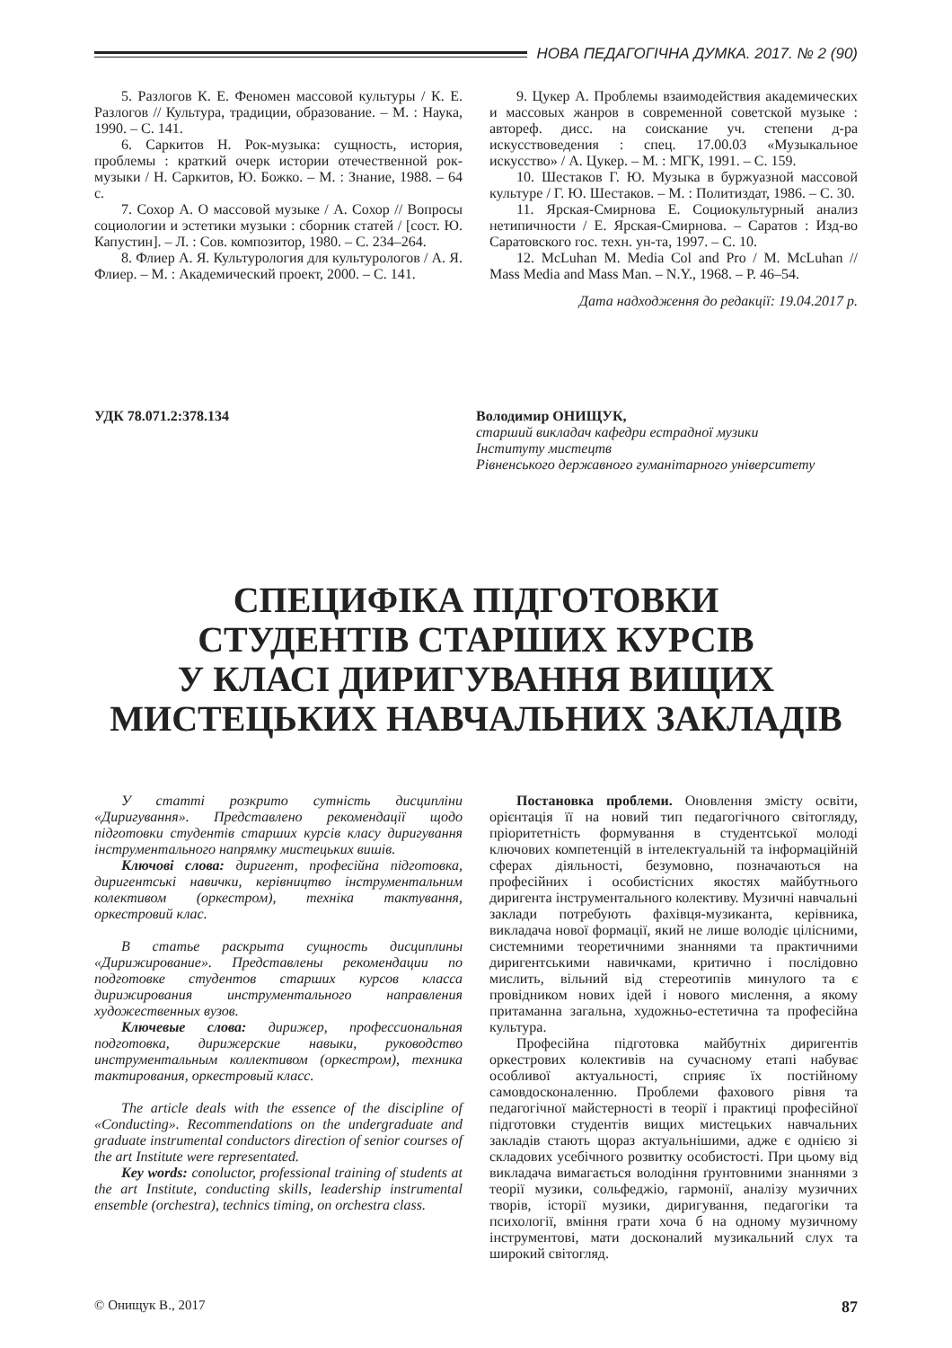НОВА ПЕДАГОГІЧНА ДУМКА. 2017. № 2 (90)
5. Разлогов К. Е. Феномен массовой культуры / К. Е. Разлогов // Культура, традиции, образование. – М. : Наука, 1990. – С. 141.
6. Саркитов Н. Рок-музыка: сущность, история, проблемы : краткий очерк истории отечественной рок-музыки / Н. Саркитов, Ю. Божко. – М. : Знание, 1988. – 64 с.
7. Сохор А. О массовой музыке / А. Сохор // Вопросы социологии и эстетики музыки : сборник статей / [сост. Ю. Капустин]. – Л. : Сов. композитор, 1980. – С. 234–264.
8. Флиер А. Я. Культурология для культурологов / А. Я. Флиер. – М. : Академический проект, 2000. – С. 141.
9. Цукер А. Проблемы взаимодействия академических и массовых жанров в современной советской музыке : автореф. дисс. на соискание уч. степени д-ра искусствоведения : спец. 17.00.03 «Музыкальное искусство» / А. Цукер. – М. : МГК, 1991. – С. 159.
10. Шестаков Г. Ю. Музыка в буржуазной массовой культуре / Г. Ю. Шестаков. – М. : Политиздат, 1986. – С. 30.
11. Ярская-Смирнова Е. Социокультурный анализ нетипичности / Е. Ярская-Смирнова. – Саратов : Изд-во Саратовского гос. техн. ун-та, 1997. – С. 10.
12. McLuhan M. Media Col and Pro / M. McLuhan // Mass Media and Mass Man. – N.Y., 1968. – P. 46–54.
Дата надходження до редакції: 19.04.2017 р.
УДК 78.071.2:378.134 Володимир ОНИЩУК,
старший викладач кафедри естрадної музики
Інституту мистецтв
Рівненського державного гуманітарного університету
СПЕЦИФІКА ПІДГОТОВКИ
СТУДЕНТІВ СТАРШИХ КУРСІВ
У КЛАСІ ДИРИГУВАННЯ ВИЩИХ
МИСТЕЦЬКИХ НАВЧАЛЬНИХ ЗАКЛАДІВ
У статті розкрито сутність дисципліни «Диригування». Представлено рекомендації щодо підготовки студентів старших курсів класу диригування інструментального напрямку мистецьких вишів.
Ключові слова: диригент, професійна підготовка, диригентські навички, керівництво інструментальним колективом (оркестром), техніка тактування, оркестровий клас.
В статье раскрыта сущность дисциплины «Дирижирование». Представлены рекомендации по подготовке студентов старших курсов класса дирижирования инструментального направления художественных вузов.
Ключевые слова: дирижер, профессиональная подготовка, дирижерские навыки, руководство инструментальным коллективом (оркестром), техника тактирования, оркестровый класс.
The article deals with the essence of the discipline of «Conducting». Recommendations on the undergraduate and graduate instrumental conductors direction of senior courses of the art Institute were representated.
Key words: conoluctor, professional training of students at the art Institute, conducting skills, leadership instrumental ensemble (orchestra), technics timing, on orchestra class.
Постановка проблеми. Оновлення змісту освіти, орієнтація її на новий тип педагогічного світогляду, пріоритетність формування в студентської молоді ключових компетенцій в інтелектуальній та інформаційній сферах діяльності, безумовно, позначаються на професійних і особистісних якостях майбутнього диригента інструментального колективу. Музичні навчальні заклади потребують фахівця-музиканта, керівника, викладача нової формації, який не лише володіє цілісними, системними теоретичними знаннями та практичними диригентськими навичками, критично і послідовно мислить, вільний від стереотипів минулого та є провідником нових ідей і нового мислення, а якому притаманна загальна, художньо-естетична та професійна культура.
Професійна підготовка майбутніх диригентів оркестрових колективів на сучасному етапі набуває особливої актуальності, сприяє їх постійному самовдосконаленню. Проблеми фахового рівня та педагогічної майстерності в теорії і практиці професійної підготовки студентів вищих мистецьких навчальних закладів стають щораз актуальнішими, адже є однією зі складових усебічного розвитку особистості. При цьому від викладача вимагається володіння ґрунтовними знаннями з теорії музики, сольфеджіо, гармонії, аналізу музичних творів, історії музики, диригування, педагогіки та психології, вміння грати хоча б на одному музичному інструментові, мати досконалий музикальний слух та широкий світогляд.
© Онищук В., 2017 87